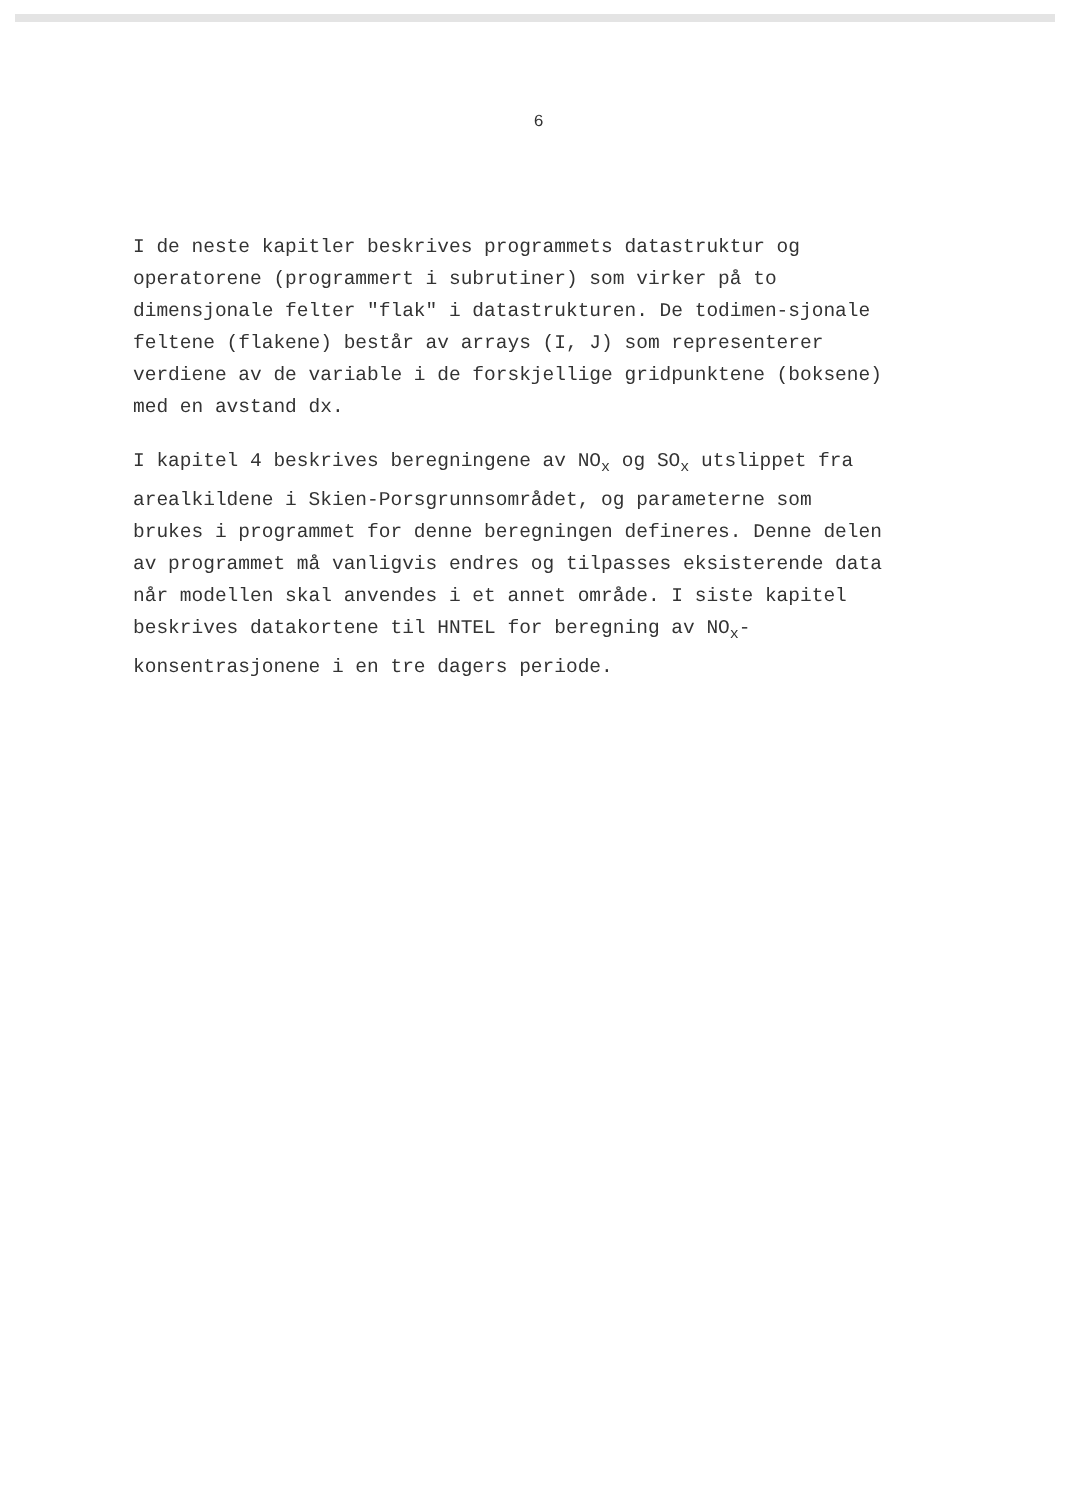6
I de neste kapitler beskrives programmets datastruktur og operatorene (programmert i subrutiner) som virker på to dimensjonale felter "flak" i datastrukturen. De todimen-sjonale feltene (flakene) består av arrays (I, J) som representerer verdiene av de variable i de forskjellige gridpunktene (boksene) med en avstand dx.
I kapitel 4 beskrives beregningene av NO<sub>x</sub> og SO<sub>x</sub> utslippet fra arealkildene i Skien-Porsgrunnsområdet, og parameterne som brukes i programmet for denne beregningen defineres. Denne delen av programmet må vanligvis endres og tilpasses eksisterende data når modellen skal anvendes i et annet område. I siste kapitel beskrives datakortene til HNTEL for beregning av NO<sub>x</sub>-konsentrasjonene i en tre dagers periode.